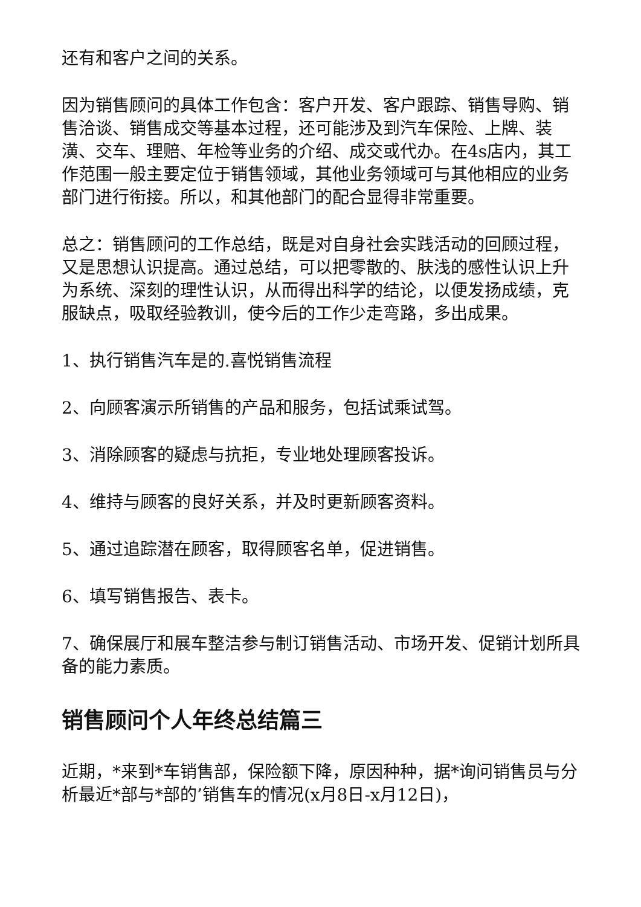还有和客户之间的关系。
因为销售顾问的具体工作包含：客户开发、客户跟踪、销售导购、销售洽谈、销售成交等基本过程，还可能涉及到汽车保险、上牌、装潢、交车、理赔、年检等业务的介绍、成交或代办。在4s店内，其工作范围一般主要定位于销售领域，其他业务领域可与其他相应的业务部门进行衔接。所以，和其他部门的配合显得非常重要。
总之：销售顾问的工作总结，既是对自身社会实践活动的回顾过程，又是思想认识提高。通过总结，可以把零散的、肤浅的感性认识上升为系统、深刻的理性认识，从而得出科学的结论，以便发扬成绩，克服缺点，吸取经验教训，使今后的工作少走弯路，多出成果。
1、执行销售汽车是的.喜悦销售流程
2、向顾客演示所销售的产品和服务，包括试乘试驾。
3、消除顾客的疑虑与抗拒，专业地处理顾客投诉。
4、维持与顾客的良好关系，并及时更新顾客资料。
5、通过追踪潜在顾客，取得顾客名单，促进销售。
6、填写销售报告、表卡。
7、确保展厅和展车整洁参与制订销售活动、市场开发、促销计划所具备的能力素质。
销售顾问个人年终总结篇三
近期，*来到*车销售部，保险额下降，原因种种，据*询问销售员与分析最近*部与*部的’销售车的情况(x月8日-x月12日)，